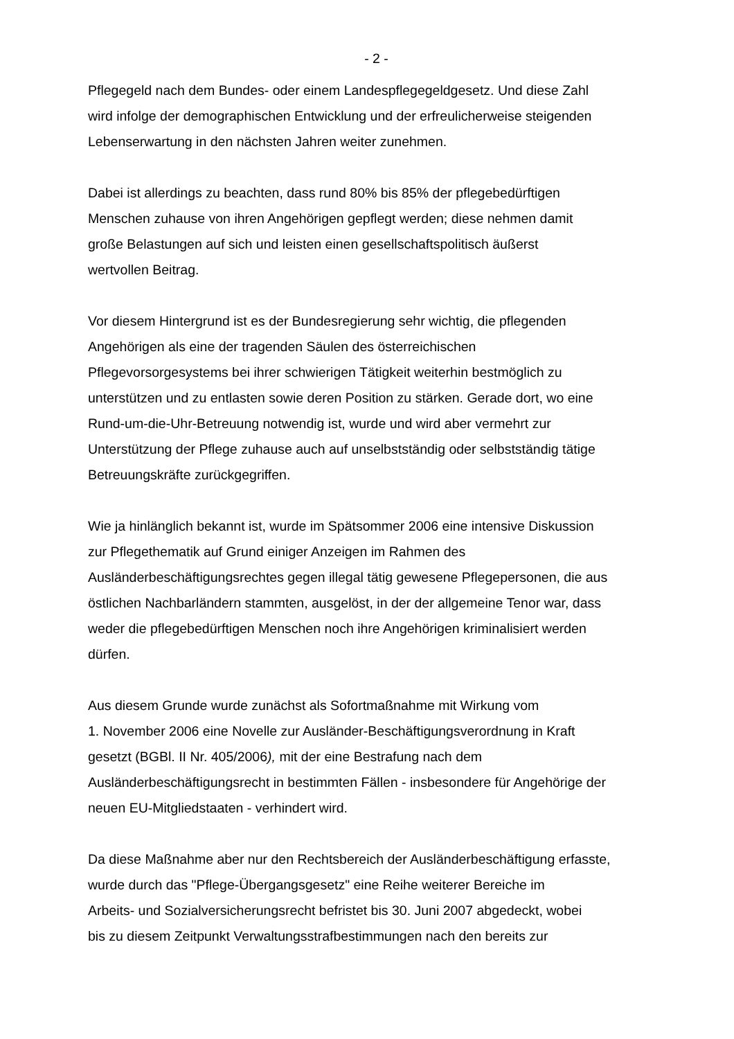- 2 -
Pflegegeld nach dem Bundes- oder einem Landespflegegeldgesetz. Und diese Zahl
wird infolge der demographischen Entwicklung und der erfreulicherweise steigenden
Lebenserwartung in den nächsten Jahren weiter zunehmen.
Dabei ist allerdings zu beachten, dass rund 80% bis 85% der pflegebedürftigen
Menschen zuhause von ihren Angehörigen gepflegt werden; diese nehmen damit
große Belastungen auf sich und leisten einen gesellschaftspolitisch äußerst
wertvollen Beitrag.
Vor diesem Hintergrund ist es der Bundesregierung sehr wichtig, die pflegenden
Angehörigen als eine der tragenden Säulen des österreichischen
Pflegevorsorgesystems bei ihrer schwierigen Tätigkeit weiterhin bestmöglich zu
unterstützen und zu entlasten sowie deren Position zu stärken. Gerade dort, wo eine
Rund-um-die-Uhr-Betreuung notwendig ist, wurde und wird aber vermehrt zur
Unterstützung der Pflege zuhause auch auf unselbstständig oder selbstständig tätige
Betreuungskräfte zurückgegriffen.
Wie ja hinlänglich bekannt ist, wurde im Spätsommer 2006 eine intensive Diskussion
zur Pflegethematik auf Grund einiger Anzeigen im Rahmen des
Ausländerbeschäftigungsrechtes gegen illegal tätig gewesene Pflegepersonen, die aus
östlichen Nachbarländern stammten, ausgelöst, in der der allgemeine Tenor war, dass
weder die pflegebedürftigen Menschen noch ihre Angehörigen kriminalisiert werden
dürfen.
Aus diesem Grunde wurde zunächst als Sofortmaßnahme mit Wirkung vom
1. November 2006 eine Novelle zur Ausländer-Beschäftigungsverordnung in Kraft
gesetzt (BGBl. II Nr. 405/2006), mit der eine Bestrafung nach dem
Ausländerbeschäftigungsrecht in bestimmten Fällen - insbesondere für Angehörige der
neuen EU-Mitgliedstaaten - verhindert wird.
Da diese Maßnahme aber nur den Rechtsbereich der Ausländerbeschäftigung erfasste,
wurde durch das "Pflege-Übergangsgesetz" eine Reihe weiterer Bereiche im
Arbeits- und Sozialversicherungsrecht befristet bis 30. Juni 2007 abgedeckt, wobei
bis zu diesem Zeitpunkt Verwaltungsstrafbestimmungen nach den bereits zur